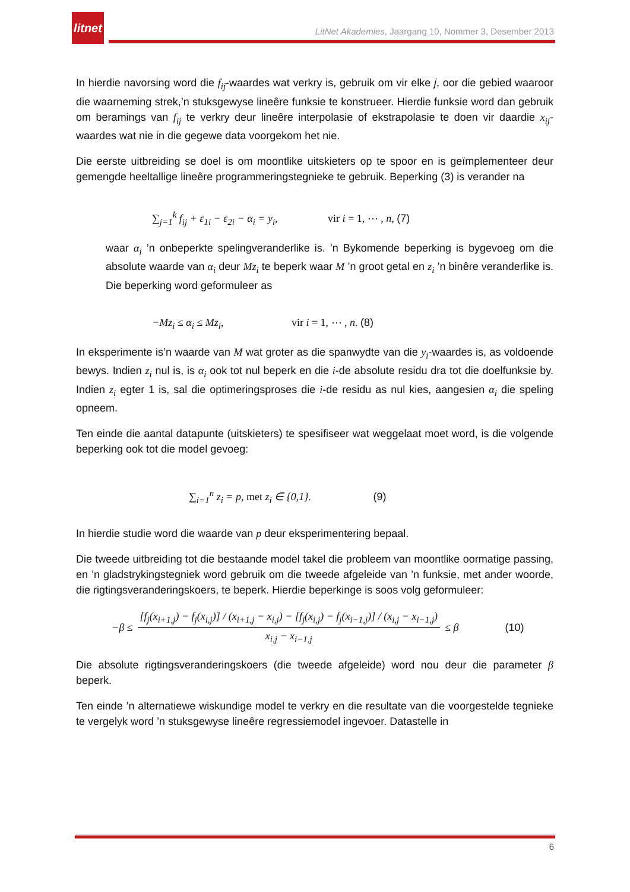litnet
LitNet Akademies, Jaargang 10, Nommer 3, Desember 2013
In hierdie navorsing word die f<sub>ij</sub>-waardes wat verkry is, gebruik om vir elke j, oor die gebied waaroor die waarneming strek,’n stuksgewyse lineêre funksie te konstrueer. Hierdie funksie word dan gebruik om beramings van f<sub>ij</sub> te verkry deur lineêre interpolasie of ekstrapolasie te doen vir daardie x<sub>ij</sub>-waardes wat nie in die gegewe data voorgekom het nie.
Die eerste uitbreiding se doel is om moontlike uitskieters op te spoor en is geïmplementeer deur gemengde heeltallige lineêre programmeringstegnieke te gebruik. Beperking (3) is verander na
∑<sub>j=1</sub><sup>k</sup> f<sub>ij</sub> + ε<sub>1i</sub> − ε<sub>2i</sub> − α<sub>i</sub> = y<sub>i</sub>, vir i = 1, ⋯ , n, (7)
waar α<sub>i</sub> ’n onbeperkte spelingveranderlike is. ’n Bykomende beperking is bygevoeg om die absolute waarde van α<sub>i</sub> deur Mz<sub>i</sub> te beperk waar M ’n groot getal en z<sub>i</sub> ’n binêre veranderlike is. Die beperking word geformuleer as
−Mz<sub>i</sub> ≤ α<sub>i</sub> ≤ Mz<sub>i</sub>, vir i = 1, ⋯ , n. (8)
In eksperimente is’n waarde van M wat groter as die spanwydte van die y<sub>i</sub>-waardes is, as voldoende bewys. Indien z<sub>i</sub> nul is, is α<sub>i</sub> ook tot nul beperk en die i-de absolute residu dra tot die doelfunksie by. Indien z<sub>i</sub> egter 1 is, sal die optimeringsproses die i-de residu as nul kies, aangesien α<sub>i</sub> die speling opneem.
Ten einde die aantal datapunte (uitskieters) te spesifiseer wat weggelaat moet word, is die volgende beperking ook tot die model gevoeg:
∑<sub>i=1</sub><sup>n</sup> z<sub>i</sub> = p, met z<sub>i</sub> ∈ {0,1}. (9)
In hierdie studie word die waarde van p deur eksperimentering bepaal.
Die tweede uitbreiding tot die bestaande model takel die probleem van moontlike oormatige passing, en ’n gladstrykingstegniek word gebruik om die tweede afgeleide van ’n funksie, met ander woorde, die rigtingsveranderingskoers, te beperk. Hierdie beperkinge is soos volg geformuleer:
−β ≤
[f<sub>j</sub>(x<sub>i+1,j</sub>) − f<sub>j</sub>(x<sub>i,j</sub>)] / (x<sub>i+1,j</sub> − x<sub>i,j</sub>) − [f<sub>j</sub>(x<sub>i,j</sub>) − f<sub>j</sub>(x<sub>i−1,j</sub>)] / (x<sub>i,j</sub> − x<sub>i−1,j</sub>)
x<sub>i,j</sub> − x<sub>i−1,j</sub>
≤ β (10)
Die absolute rigtingsveranderingskoers (die tweede afgeleide) word nou deur die parameter β beperk.
Ten einde ’n alternatiewe wiskundige model te verkry en die resultate van die voorgestelde tegnieke te vergelyk word ’n stuksgewyse lineêre regressiemodel ingevoer. Datastelle in
6